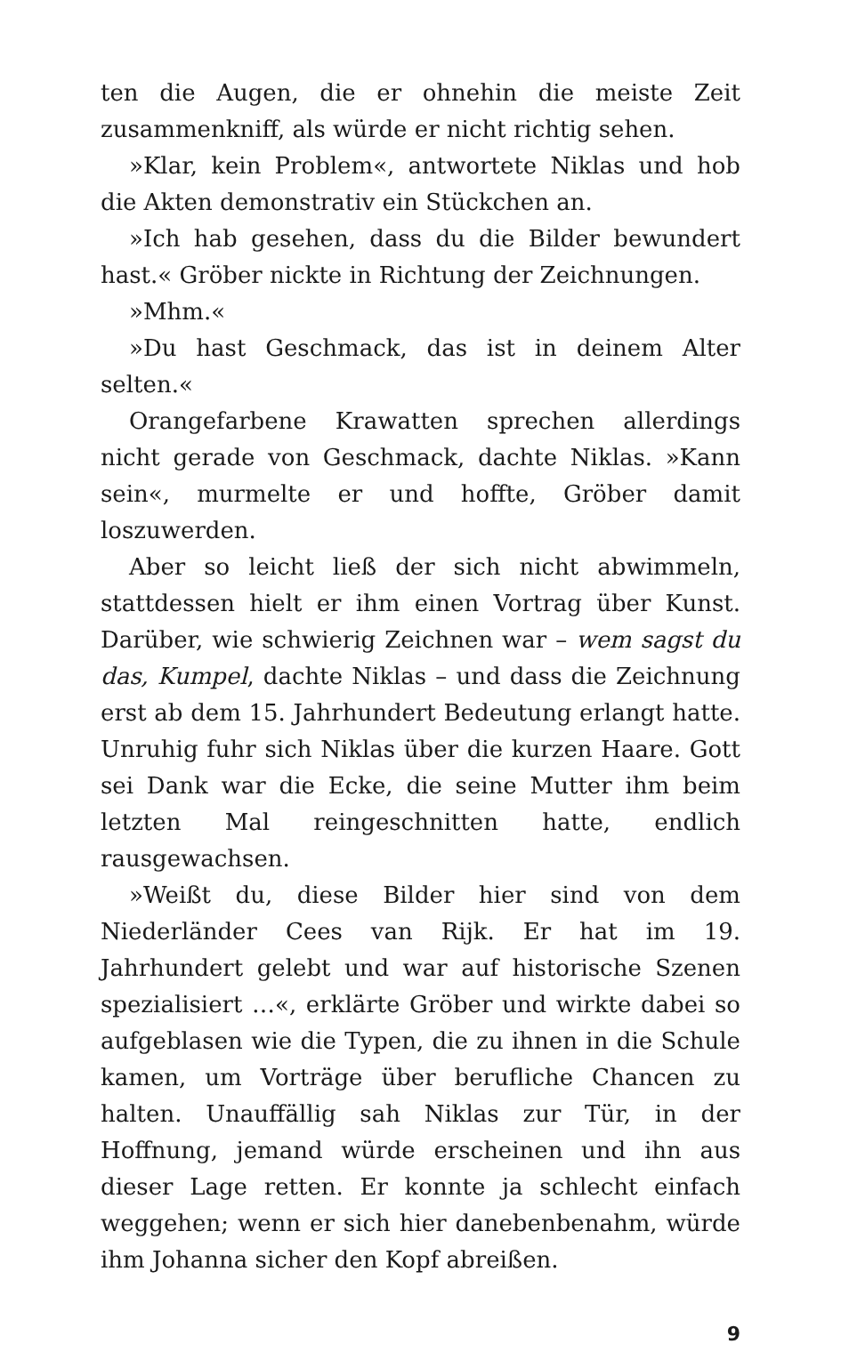ten die Augen, die er ohnehin die meiste Zeit zusammenkniff, als würde er nicht richtig sehen.
»Klar, kein Problem«, antwortete Niklas und hob die Akten demonstrativ ein Stückchen an.
»Ich hab gesehen, dass du die Bilder bewundert hast.« Gröber nickte in Richtung der Zeichnungen.
»Mhm.«
»Du hast Geschmack, das ist in deinem Alter selten.«
Orangefarbene Krawatten sprechen allerdings nicht gerade von Geschmack, dachte Niklas. »Kann sein«, murmelte er und hoffte, Gröber damit loszuwerden.
Aber so leicht ließ der sich nicht abwimmeln, stattdessen hielt er ihm einen Vortrag über Kunst. Darüber, wie schwierig Zeichnen war – wem sagst du das, Kumpel, dachte Niklas – und dass die Zeichnung erst ab dem 15. Jahrhundert Bedeutung erlangt hatte. Unruhig fuhr sich Niklas über die kurzen Haare. Gott sei Dank war die Ecke, die seine Mutter ihm beim letzten Mal reingeschnitten hatte, endlich rausgewachsen.
»Weißt du, diese Bilder hier sind von dem Niederländer Cees van Rijk. Er hat im 19. Jahrhundert gelebt und war auf historische Szenen spezialisiert …«, erklärte Gröber und wirkte dabei so aufgeblasen wie die Typen, die zu ihnen in die Schule kamen, um Vorträge über berufliche Chancen zu halten. Unauffällig sah Niklas zur Tür, in der Hoffnung, jemand würde erscheinen und ihn aus dieser Lage retten. Er konnte ja schlecht einfach weggehen; wenn er sich hier danebenbenahm, würde ihm Johanna sicher den Kopf abreißen.
9